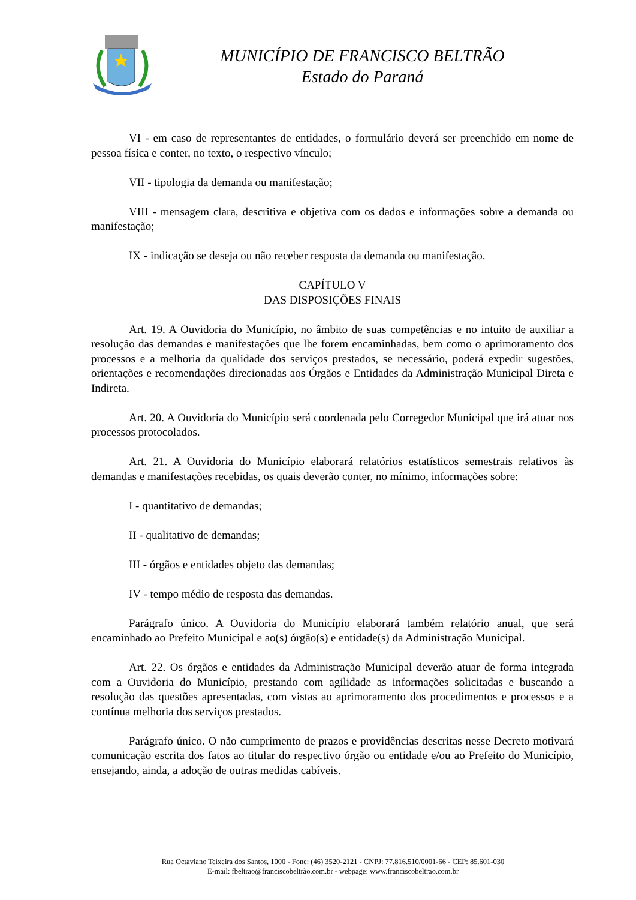MUNICÍPIO DE FRANCISCO BELTRÃO
Estado do Paraná
VI - em caso de representantes de entidades, o formulário deverá ser preenchido em nome de pessoa física e conter, no texto, o respectivo vínculo;
VII - tipologia da demanda ou manifestação;
VIII - mensagem clara, descritiva e objetiva com os dados e informações sobre a demanda ou manifestação;
IX - indicação se deseja ou não receber resposta da demanda ou manifestação.
CAPÍTULO V
DAS DISPOSIÇÕES FINAIS
Art. 19. A Ouvidoria do Município, no âmbito de suas competências e no intuito de auxiliar a resolução das demandas e manifestações que lhe forem encaminhadas, bem como o aprimoramento dos processos e a melhoria da qualidade dos serviços prestados, se necessário, poderá expedir sugestões, orientações e recomendações direcionadas aos Órgãos e Entidades da Administração Municipal Direta e Indireta.
Art. 20. A Ouvidoria do Município será coordenada pelo Corregedor Municipal que irá atuar nos processos protocolados.
Art. 21. A Ouvidoria do Município elaborará relatórios estatísticos semestrais relativos às demandas e manifestações recebidas, os quais deverão conter, no mínimo, informações sobre:
I - quantitativo de demandas;
II - qualitativo de demandas;
III - órgãos e entidades objeto das demandas;
IV - tempo médio de resposta das demandas.
Parágrafo único. A Ouvidoria do Município elaborará também relatório anual, que será encaminhado ao Prefeito Municipal e ao(s) órgão(s) e entidade(s) da Administração Municipal.
Art. 22. Os órgãos e entidades da Administração Municipal deverão atuar de forma integrada com a Ouvidoria do Município, prestando com agilidade as informações solicitadas e buscando a resolução das questões apresentadas, com vistas ao aprimoramento dos procedimentos e processos e a contínua melhoria dos serviços prestados.
Parágrafo único. O não cumprimento de prazos e providências descritas nesse Decreto motivará comunicação escrita dos fatos ao titular do respectivo órgão ou entidade e/ou ao Prefeito do Município, ensejando, ainda, a adoção de outras medidas cabíveis.
Rua Octaviano Teixeira dos Santos, 1000 - Fone: (46) 3520-2121 - CNPJ: 77.816.510/0001-66 - CEP: 85.601-030
E-mail: fbeltrao@franciscobeltrão.com.br - webpage: www.franciscobeltrao.com.br